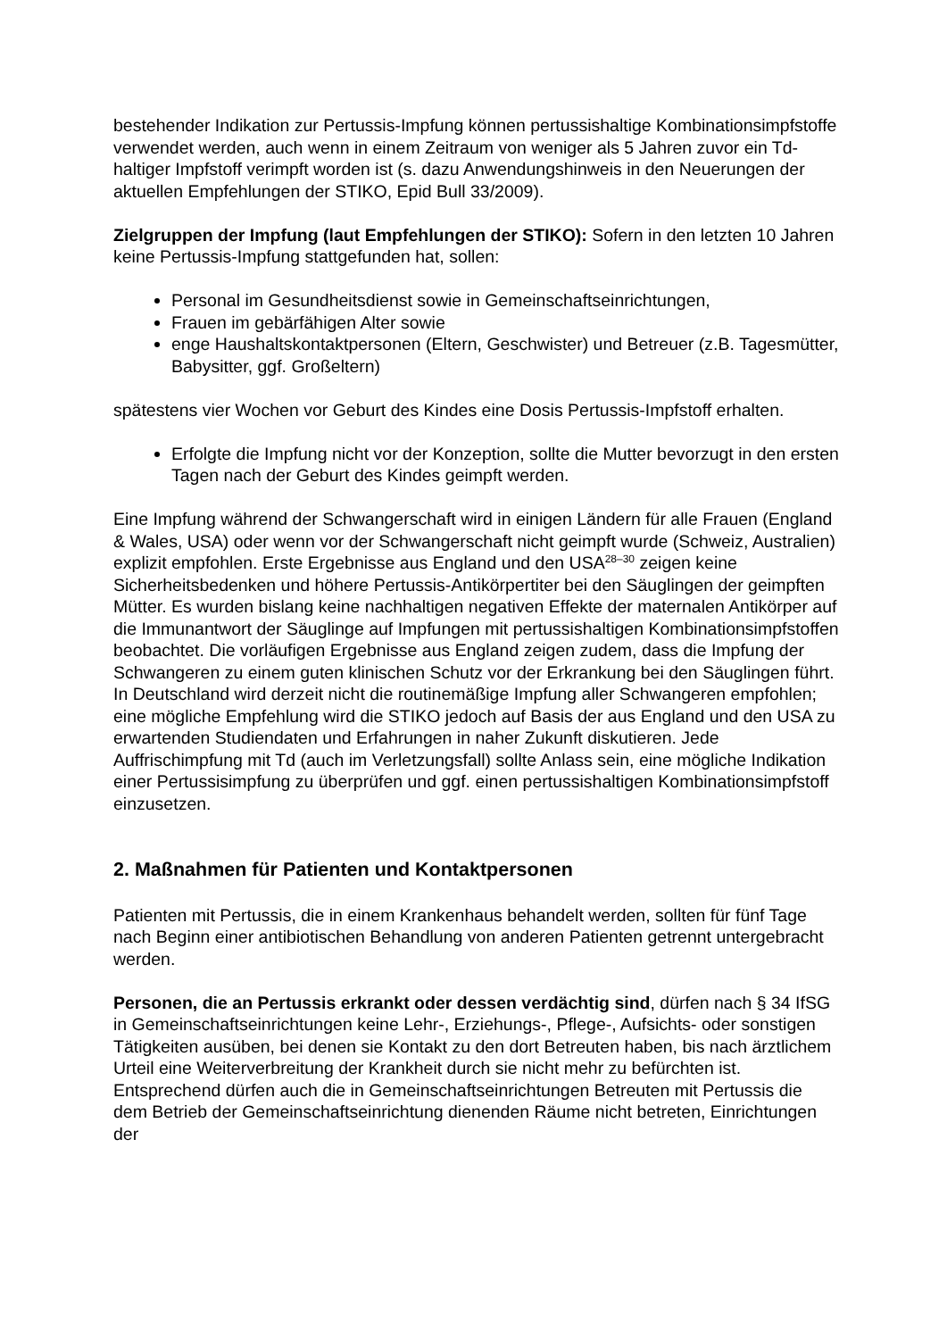bestehender Indikation zur Pertussis-Impfung können pertussishaltige Kombinationsimpfstoffe verwendet werden, auch wenn in einem Zeitraum von weniger als 5 Jahren zuvor ein Td-haltiger Impfstoff verimpft worden ist (s. dazu Anwendungshinweis in den Neuerungen der aktuellen Empfehlungen der STIKO, Epid Bull 33/2009).
Zielgruppen der Impfung (laut Empfehlungen der STIKO): Sofern in den letzten 10 Jahren keine Pertussis-Impfung stattgefunden hat, sollen:
Personal im Gesundheitsdienst sowie in Gemeinschaftseinrichtungen,
Frauen im gebärfähigen Alter sowie
enge Haushaltskontaktpersonen (Eltern, Geschwister) und Betreuer (z.B. Tagesmütter, Babysitter, ggf. Großeltern)
spätestens vier Wochen vor Geburt des Kindes eine Dosis Pertussis-Impfstoff erhalten.
Erfolgte die Impfung nicht vor der Konzeption, sollte die Mutter bevorzugt in den ersten Tagen nach der Geburt des Kindes geimpft werden.
Eine Impfung während der Schwangerschaft wird in einigen Ländern für alle Frauen (England & Wales, USA) oder wenn vor der Schwangerschaft nicht geimpft wurde (Schweiz, Australien) explizit empfohlen. Erste Ergebnisse aus England und den USA<sup>28–30</sup> zeigen keine Sicherheitsbedenken und höhere Pertussis-Antikörpertiter bei den Säuglingen der geimpften Mütter. Es wurden bislang keine nachhaltigen negativen Effekte der maternalen Antikörper auf die Immunantwort der Säuglinge auf Impfungen mit pertussishaltigen Kombinationsimpfstoffen beobachtet. Die vorläufigen Ergebnisse aus England zeigen zudem, dass die Impfung der Schwangeren zu einem guten klinischen Schutz vor der Erkrankung bei den Säuglingen führt. In Deutschland wird derzeit nicht die routinemäßige Impfung aller Schwangeren empfohlen; eine mögliche Empfehlung wird die STIKO jedoch auf Basis der aus England und den USA zu erwartenden Studiendaten und Erfahrungen in naher Zukunft diskutieren. Jede Auffrischimpfung mit Td (auch im Verletzungsfall) sollte Anlass sein, eine mögliche Indikation einer Pertussisimpfung zu überprüfen und ggf. einen pertussishaltigen Kombinationsimpfstoff einzusetzen.
2. Maßnahmen für Patienten und Kontaktpersonen
Patienten mit Pertussis, die in einem Krankenhaus behandelt werden, sollten für fünf Tage nach Beginn einer antibiotischen Behandlung von anderen Patienten getrennt untergebracht werden.
Personen, die an Pertussis erkrankt oder dessen verdächtig sind, dürfen nach § 34 IfSG in Gemeinschaftseinrichtungen keine Lehr-, Erziehungs-, Pflege-, Aufsichts- oder sonstigen Tätigkeiten ausüben, bei denen sie Kontakt zu den dort Betreuten haben, bis nach ärztlichem Urteil eine Weiterverbreitung der Krankheit durch sie nicht mehr zu befürchten ist. Entsprechend dürfen auch die in Gemeinschaftseinrichtungen Betreuten mit Pertussis die dem Betrieb der Gemeinschaftseinrichtung dienenden Räume nicht betreten, Einrichtungen der